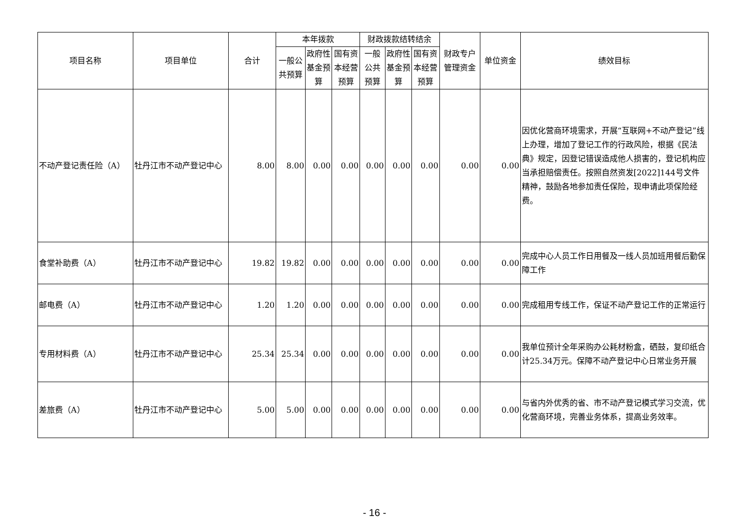| 项目名称 | 项目单位 | 合计 | 本年拨款 | | | 财政拨款结转结余 | | | 财政专户管理资金 | 单位资金 | 绩效目标 |
| --- | --- | --- | --- | --- | --- | --- | --- | --- | --- | --- | --- |
| | | | 一般公共预算 | 政府性基金预算 | 国有资本经营预算 | 一般公共预算 | 政府性基金预算 | 国有资本经营预算 | | | |
| 不动产登记责任险（A） | 牡丹江市不动产登记中心 | 8.00 | 8.00 | 0.00 | 0.00 | 0.00 | 0.00 | 0.00 | 0.00 | 0.00 | 因优化营商环境需求，开展“互联网+不动产登记”线上办理，增加了登记工作的行政风险，根据《民法典》规定，因登记错误造成他人损害的，登记机构应当承担赔偿责任。按照自然资发[2022]144号文件精神，鼓励各地参加责任保险，现申请此项保险经费。 |
| 食堂补助费（A） | 牡丹江市不动产登记中心 | 19.82 | 19.82 | 0.00 | 0.00 | 0.00 | 0.00 | 0.00 | 0.00 | 0.00 | 完成中心人员工作日用餐及一线人员加班用餐后勤保障工作 |
| 邮电费（A） | 牡丹江市不动产登记中心 | 1.20 | 1.20 | 0.00 | 0.00 | 0.00 | 0.00 | 0.00 | 0.00 | 0.00 | 完成租用专线工作，保证不动产登记工作的正常运行 |
| 专用材料费（A） | 牡丹江市不动产登记中心 | 25.34 | 25.34 | 0.00 | 0.00 | 0.00 | 0.00 | 0.00 | 0.00 | 0.00 | 我单位预计全年采购办公耗材粉盒，硒鼓，复印纸合计25.34万元。保障不动产登记中心日常业务开展 |
| 差旅费（A） | 牡丹江市不动产登记中心 | 5.00 | 5.00 | 0.00 | 0.00 | 0.00 | 0.00 | 0.00 | 0.00 | 0.00 | 与省内外优秀的省、市不动产登记模式学习交流，优化营商环境，完善业务体系，提高业务效率。 |
- 16 -